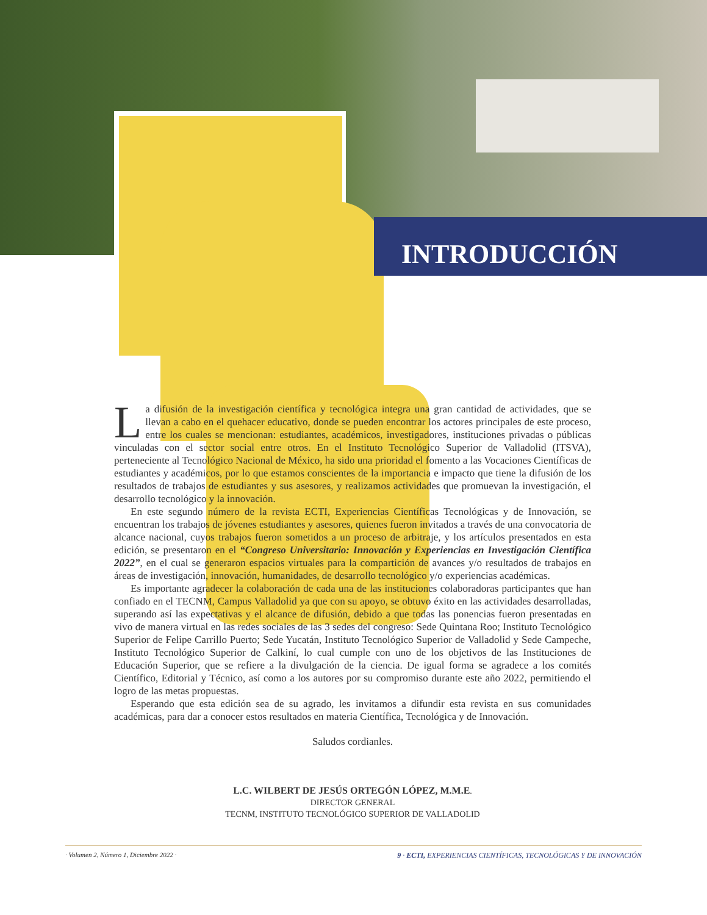INTRODUCCIÓN
La difusión de la investigación científica y tecnológica integra una gran cantidad de actividades, que se llevan a cabo en el quehacer educativo, donde se pueden encontrar los actores principales de este proceso, entre los cuales se mencionan: estudiantes, académicos, investigadores, instituciones privadas o públicas vinculadas con el sector social entre otros. En el Instituto Tecnológico Superior de Valladolid (ITSVA), perteneciente al Tecnológico Nacional de México, ha sido una prioridad el fomento a las Vocaciones Científicas de estudiantes y académicos, por lo que estamos conscientes de la importancia e impacto que tiene la difusión de los resultados de trabajos de estudiantes y sus asesores, y realizamos actividades que promuevan la investigación, el desarrollo tecnológico y la innovación.
En este segundo número de la revista ECTI, Experiencias Científicas Tecnológicas y de Innovación, se encuentran los trabajos de jóvenes estudiantes y asesores, quienes fueron invitados a través de una convocatoria de alcance nacional, cuyos trabajos fueron sometidos a un proceso de arbitraje, y los artículos presentados en esta edición, se presentaron en el “Congreso Universitario: Innovación y Experiencias en Investigación Científica 2022”, en el cual se generaron espacios virtuales para la compartición de avances y/o resultados de trabajos en áreas de investigación, innovación, humanidades, de desarrollo tecnológico y/o experiencias académicas.
Es importante agradecer la colaboración de cada una de las instituciones colaboradoras participantes que han confiado en el TECNM, Campus Valladolid ya que con su apoyo, se obtuvo éxito en las actividades desarrolladas, superando así las expectativas y el alcance de difusión, debido a que todas las ponencias fueron presentadas en vivo de manera virtual en las redes sociales de las 3 sedes del congreso: Sede Quintana Roo; Instituto Tecnológico Superior de Felipe Carrillo Puerto; Sede Yucatán, Instituto Tecnológico Superior de Valladolid y Sede Campeche, Instituto Tecnológico Superior de Calkiní, lo cual cumple con uno de los objetivos de las Instituciones de Educación Superior, que se refiere a la divulgación de la ciencia. De igual forma se agradece a los comités Científico, Editorial y Técnico, así como a los autores por su compromiso durante este año 2022, permitiendo el logro de las metas propuestas.
Esperando que esta edición sea de su agrado, les invitamos a difundir esta revista en sus comunidades académicas, para dar a conocer estos resultados en materia Científica, Tecnológica y de Innovación.
Saludos cordianles.
L.C. WILBERT DE JESÚS ORTEGÓN LÓPEZ, M.M.E.
DIRECTOR GENERAL
TECNM, INSTITUTO TECNOLÓGICO SUPERIOR DE VALLADOLID
· Volumen 2, Número 1, Diciembre 2022 · 9 · ECTI, EXPERIENCIAS CIENTÍFICAS, TECNOLÓGICAS Y DE INNOVACIÓN